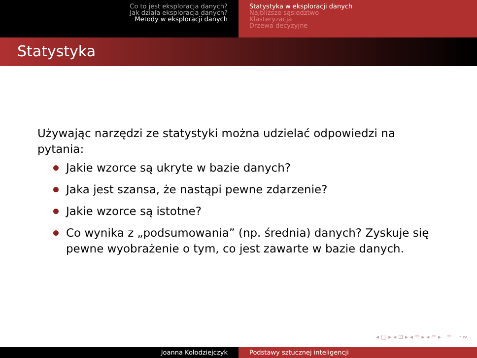Co to jest eksploracja danych?
Jak działa eksploracja danych?
Metody w eksploracji danych
Statystyka w eksploracji danych
Najbliższe sąsiedztwo
Klasteryzacja
Drzewa decyzyjne
Statystyka
Używając narzędzi ze statystyki można udzielać odpowiedzi na pytania:
Jakie wzorce są ukryte w bazie danych?
Jaka jest szansa, że nastąpi pewne zdarzenie?
Jakie wzorce są istotne?
Co wynika z „podsumowania” (np. średnia) danych? Zyskuje się pewne wyobrażenie o tym, co jest zawarte w bazie danych.
◂ □ ▸ ◂ ⊡ ▸ ◂ ≡ ▸ ◂ ≡ ▸ ≡ ∽∾
Joanna Kołodziejczyk Podstawy sztucznej inteligencji